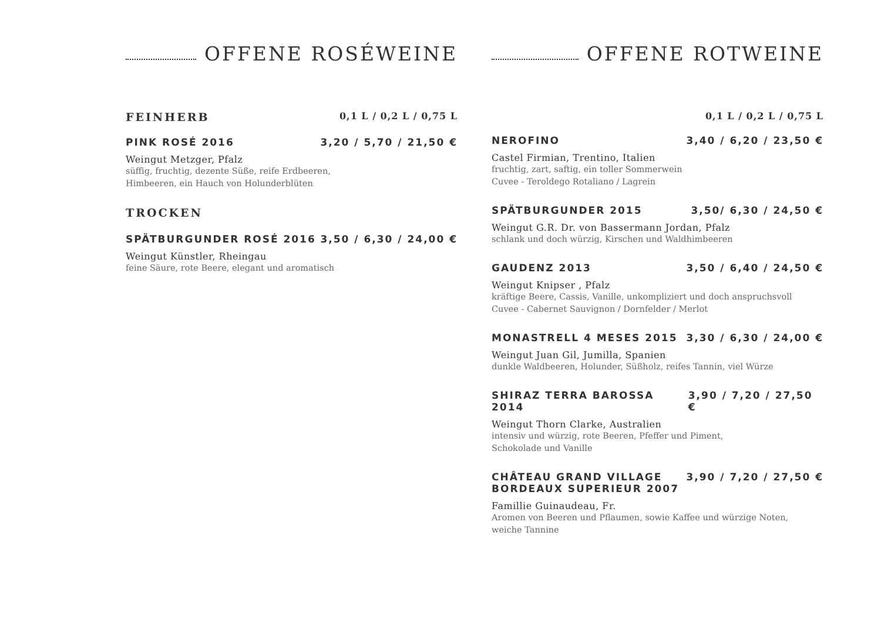OFFENE ROSÉWEINE
FEINHERB 0,1 L / 0,2 L / 0,75 L
PINK ROSÉ 2016 3,20 / 5,70 / 21,50 €
Weingut Metzger, Pfalz
süffig, fruchtig, dezente Süße, reife Erdbeeren,
Himbeeren, ein Hauch von Holunderblüten
TROCKEN
SPÄTBURGUNDER ROSÉ 2016 3,50 / 6,30 / 24,00 €
Weingut Künstler, Rheingau
feine Säure, rote Beere, elegant und aromatisch
OFFENE ROTWEINE
0,1 L / 0,2 L / 0,75 L
NEROFINO 3,40 / 6,20 / 23,50 €
Castel Firmian, Trentino, Italien
fruchtig, zart, saftig, ein toller Sommerwein
Cuvee - Teroldego Rotaliano / Lagrein
SPÄTBURGUNDER 2015 3,50/ 6,30 / 24,50 €
Weingut G.R. Dr. von Bassermann Jordan, Pfalz
schlank und doch würzig, Kirschen und Waldhimbeeren
GAUDENZ 2013 3,50 / 6,40 / 24,50 €
Weingut Knipser , Pfalz
kräftige Beere, Cassis, Vanille, unkompliziert und doch anspruchsvoll
Cuvee - Cabernet Sauvignon / Dornfelder / Merlot
MONASTRELL 4 MESES 2015 3,30 / 6,30 / 24,00 €
Weingut Juan Gil, Jumilla, Spanien
dunkle Waldbeeren, Holunder, Süßholz, reifes Tannin, viel Würze
SHIRAZ TERRA BAROSSA 2014 3,90 / 7,20 / 27,50 €
Weingut Thorn Clarke, Australien
intensiv und würzig, rote Beeren, Pfeffer und Piment,
Schokolade und Vanille
CHÂTEAU GRAND VILLAGE
BORDEAUX SUPERIEUR 2007 3,90 / 7,20 / 27,50 €
Famillie Guinaudeau, Fr.
Aromen von Beeren und Pflaumen, sowie Kaffee und würzige Noten,
weiche Tannine